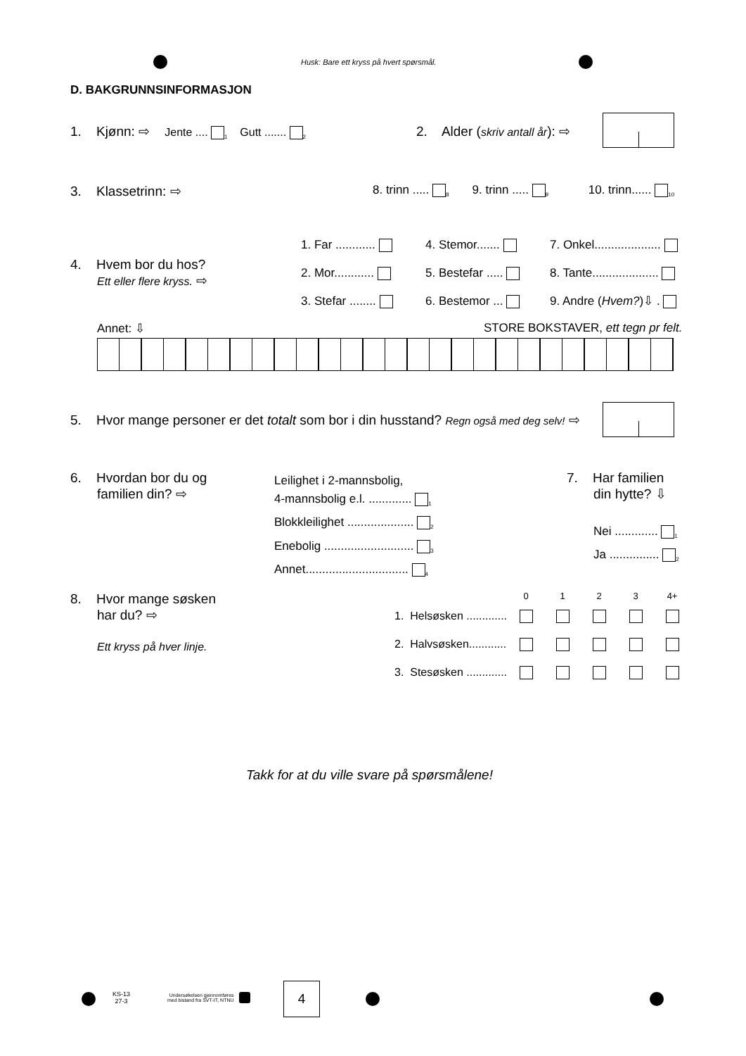Husk: Bare ett kryss på hvert spørsmål.
D. BAKGRUNNSINFORMASJON
1. Kjønn: ⇨ Jente .... <sub>1</sub> Gutt ....... <sub>2</sub>
2. Alder (skriv antall år): ⇨
3. Klassetrinn: ⇨
8. trinn ..... <sub>8</sub> 9. trinn ..... <sub>9</sub> 10. trinn...... <sub>10</sub>
4. Hvem bor du hos?
Ett eller flere kryss. ⇨
1. Far ............
2. Mor............
3. Stefar ........
4. Stemor.......
5. Bestefar .....
6. Bestemor ...
7. Onkel....................
8. Tante....................
9. Andre (Hvem?)⇩ .
Annet: ⇩
STORE BOKSTAVER, ett tegn pr felt.
5. Hvor mange personer er det totalt som bor i din husstand? Regn også med deg selv! ⇨
6. Hvordan bor du og
familien din? ⇨
Leilighet i 2-mannsbolig,
4-mannsbolig e.l. ............. <sub>1</sub>
Blokkleilighet .................... <sub>2</sub>
Enebolig ........................... <sub>3</sub>
Annet............................... <sub>4</sub>
7. Har familien
din hytte? ⇩
Nei ............. <sub>1</sub>
Ja ............... <sub>2</sub>
8. Hvor mange søsken
har du? ⇨
Ett kryss på hver linje.
| | 0 | 1 | 2 | 3 | 4+ |
| --- | --- | --- | --- | --- | --- |
| 1. Helsøsken ............. | | | | | |
| 2. Halvsøsken............ | | | | | |
| 3. Stesøsken ............. | | | | | |
Takk for at du ville svare på spørsmålene!
KS-13
27-3
Undersøkelsen gjennomføres
med bistand fra SVT-IT, NTNU
4